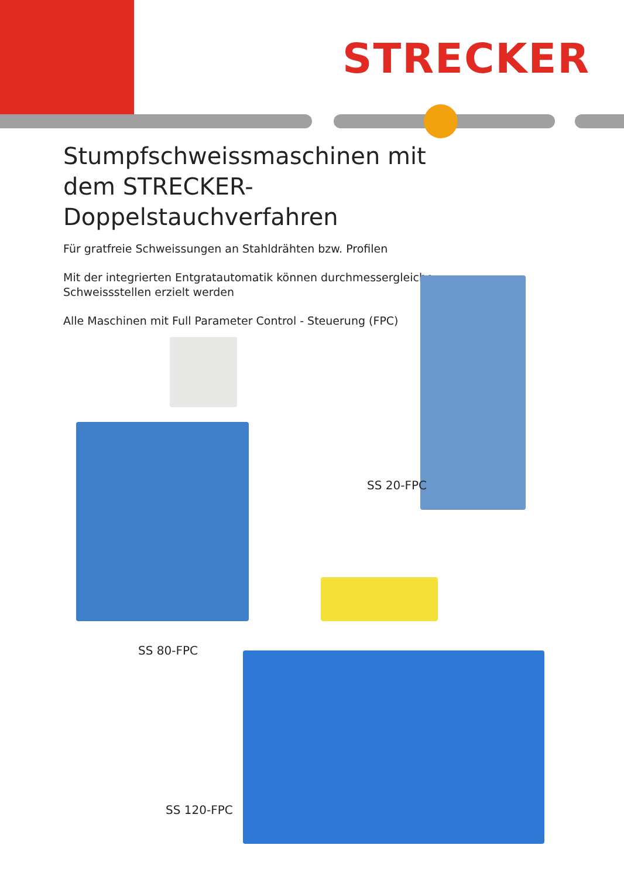STRECKER
Stumpfschweissmaschinen mit dem STRECKER-Doppelstauchverfahren
Für gratfreie Schweissungen an Stahldrähten bzw. Profilen
Mit der integrierten Entgratautomatik können durchmessergleiche Schweissstellen erzielt werden
Alle Maschinen mit Full Parameter Control - Steuerung (FPC)
SS 20-FPC
SS 80-FPC
SS 120-FPC